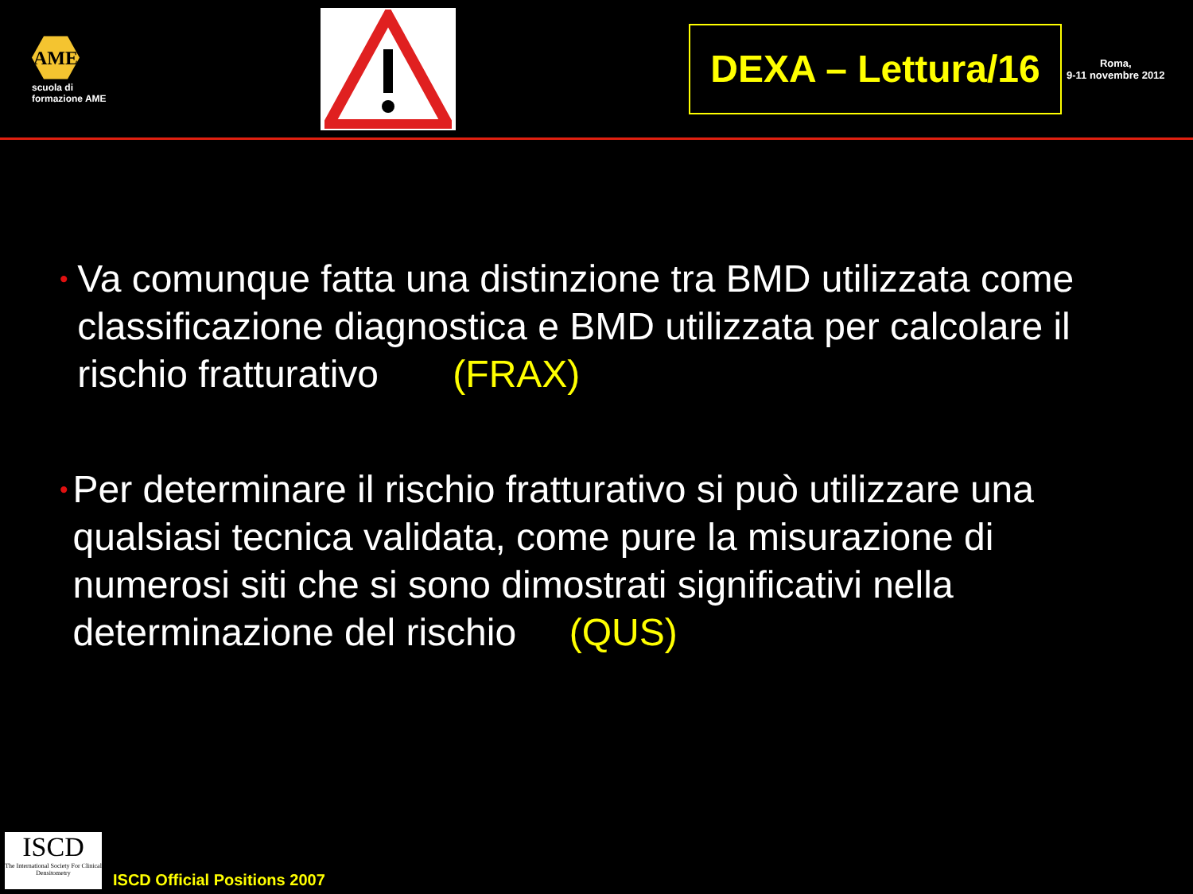AME
scuola di formazione AME
DEXA – Lettura/16
Roma,
9-11 novembre 2012
• Va comunque fatta una distinzione tra BMD utilizzata come classificazione diagnostica e BMD utilizzata per calcolare il rischio fratturativo (FRAX)
• Per determinare il rischio fratturativo si può utilizzare una qualsiasi tecnica validata, come pure la misurazione di numerosi siti che si sono dimostrati significativi nella determinazione del rischio (QUS)
ISCD
The International Society For Clinical Densitometry
ISCD Official Positions 2007